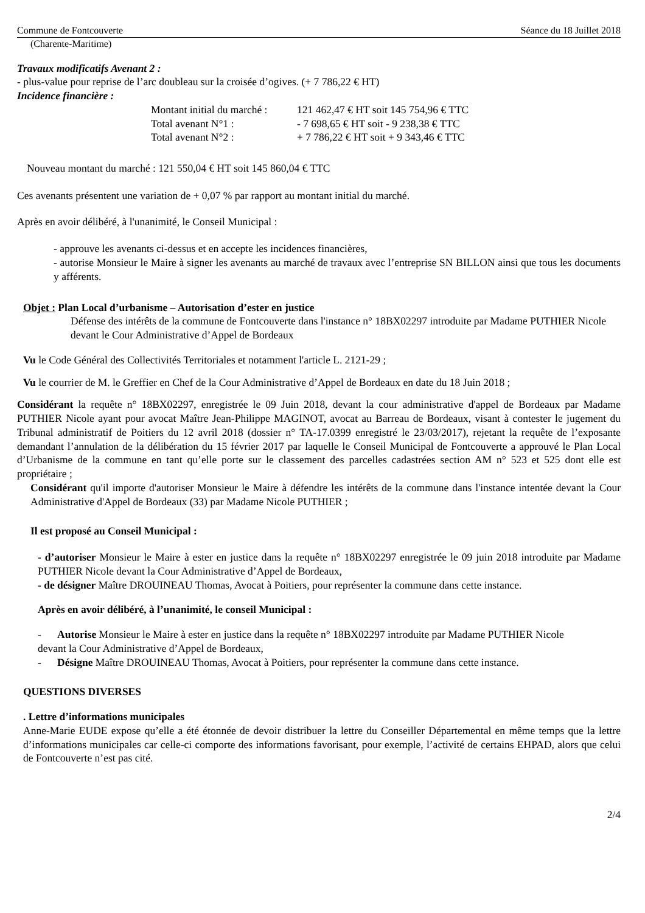Commune de Fontcouverte Séance du 18 Juillet 2018
(Charente-Maritime)
Travaux modificatifs Avenant 2 :
- plus-value pour reprise de l’arc doubleau sur la croisée d’ogives. (+ 7 786,22 € HT)
Incidence financière :
Montant initial du marché : 121 462,47 € HT soit 145 754,96 € TTC
Total avenant N°1 : - 7 698,65 € HT soit - 9 238,38 € TTC
Total avenant N°2 : + 7 786,22 € HT soit + 9 343,46 € TTC
Nouveau montant du marché : 121 550,04 € HT soit 145 860,04 € TTC
Ces avenants présentent une variation de + 0,07 % par rapport au montant initial du marché.
Après en avoir délibéré, à l'unanimité, le Conseil Municipal :
- approuve les avenants ci-dessus et en accepte les incidences financières,
- autorise Monsieur le Maire à signer les avenants au marché de travaux avec l’entreprise SN BILLON ainsi que tous les documents y afférents.
Objet : Plan Local d’urbanisme – Autorisation d’ester en justice
Défense des intérêts de la commune de Fontcouverte dans l'instance n° 18BX02297 introduite par Madame PUTHIER Nicole devant le Cour Administrative d’Appel de Bordeaux
Vu le Code Général des Collectivités Territoriales et notamment l'article L. 2121-29 ;
Vu le courrier de M. le Greffier en Chef de la Cour Administrative d’Appel de Bordeaux en date du 18 Juin 2018 ;
Considérant la requête n° 18BX02297, enregistrée le 09 Juin 2018, devant la cour administrative d'appel de Bordeaux par Madame PUTHIER Nicole ayant pour avocat Maître Jean-Philippe MAGINOT, avocat au Barreau de Bordeaux, visant à contester le jugement du Tribunal administratif de Poitiers du 12 avril 2018 (dossier n° TA-17.0399 enregistré le 23/03/2017), rejetant la requête de l’exposante demandant l’annulation de la délibération du 15 février 2017 par laquelle le Conseil Municipal de Fontcouverte a approuvé le Plan Local d’Urbanisme de la commune en tant qu’elle porte sur le classement des parcelles cadastrées section AM n° 523 et 525 dont elle est propriétaire ;
Considérant qu'il importe d'autoriser Monsieur le Maire à défendre les intérêts de la commune dans l'instance intentée devant la Cour Administrative d'Appel de Bordeaux (33) par Madame Nicole PUTHIER ;
Il est proposé au Conseil Municipal :
- d’autoriser Monsieur le Maire à ester en justice dans la requête n° 18BX02297 enregistrée le 09 juin 2018 introduite par Madame PUTHIER Nicole devant la Cour Administrative d’Appel de Bordeaux,
- de désigner Maître DROUINEAU Thomas, Avocat à Poitiers, pour représenter la commune dans cette instance.
Après en avoir délibéré, à l’unanimité, le conseil Municipal :
- Autorise Monsieur le Maire à ester en justice dans la requête n° 18BX02297 introduite par Madame PUTHIER Nicole devant la Cour Administrative d’Appel de Bordeaux,
- Désigne Maître DROUINEAU Thomas, Avocat à Poitiers, pour représenter la commune dans cette instance.
QUESTIONS DIVERSES
. Lettre d’informations municipales
Anne-Marie EUDE expose qu’elle a été étonnée de devoir distribuer la lettre du Conseiller Départemental en même temps que la lettre d’informations municipales car celle-ci comporte des informations favorisant, pour exemple, l’activité de certains EHPAD, alors que celui de Fontcouverte n’est pas cité.
2/4